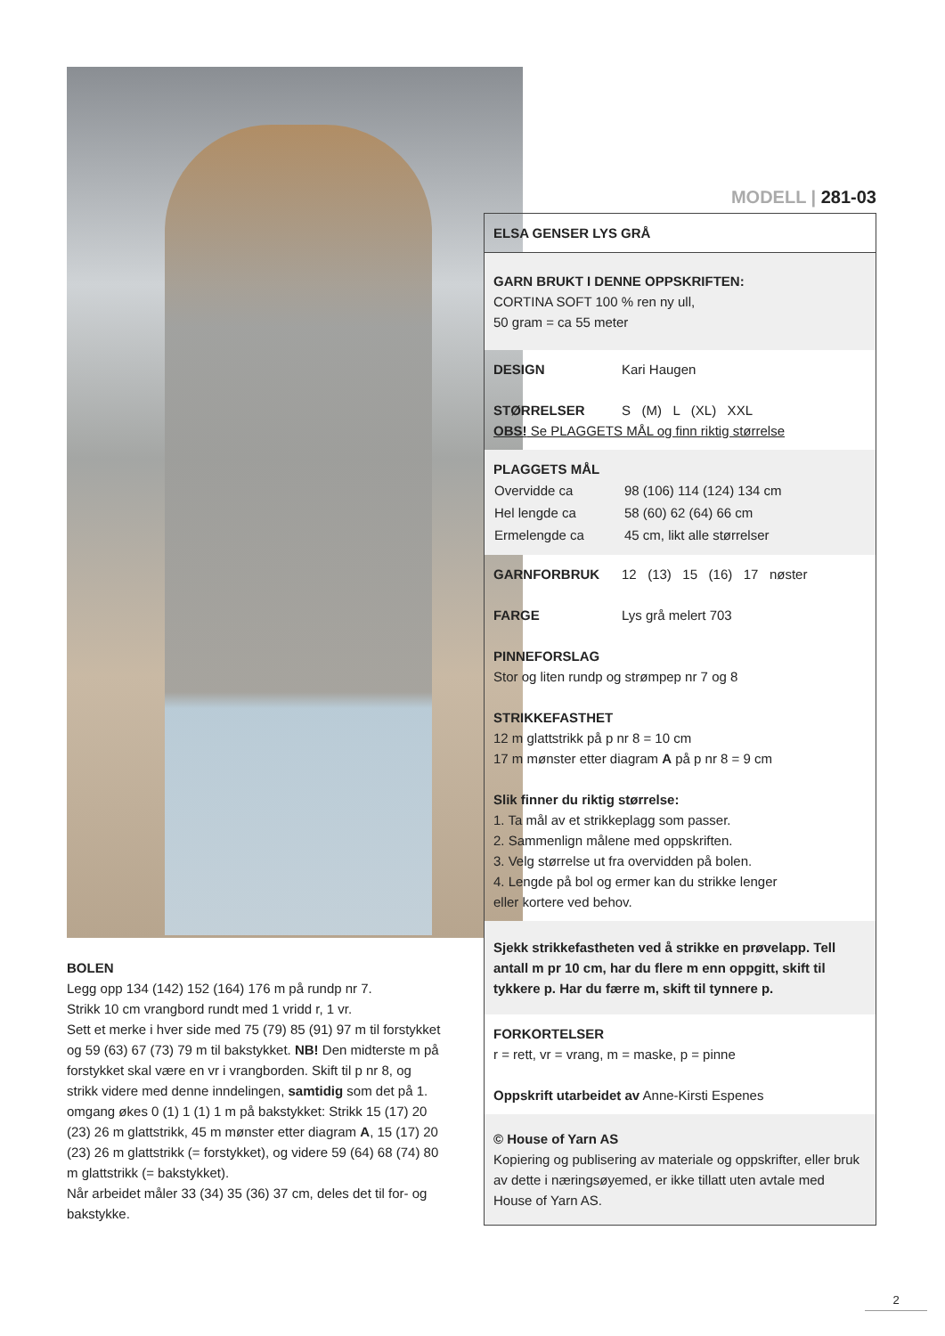MODELL | 281-03
ELSA GENSER LYS GRÅ
GARN BRUKT I DENNE OPPSKRIFTEN:
CORTINA SOFT 100 % ren ny ull,
50 gram = ca 55 meter
DESIGN Kari Haugen
STØRRELSER S (M) L (XL) XXL
OBS! Se PLAGGETS MÅL og finn riktig størrelse
PLAGGETS MÅL
| Overvidde ca | 98 (106) 114 (124) 134 cm |
| Hel lengde ca | 58 (60) 62 (64) 66 cm |
| Ermelengde ca | 45 cm, likt alle størrelser |
GARNFORBRUK 12 (13) 15 (16) 17 nøster
FARGE Lys grå melert 703
PINNEFORSLAG
Stor og liten rundp og strømpep nr 7 og 8
STRIKKEFASTHET
12 m glattstrikk på p nr 8 = 10 cm
17 m mønster etter diagram A på p nr 8 = 9 cm
Slik finner du riktig størrelse:
1. Ta mål av et strikkeplagg som passer.
2. Sammenlign målene med oppskriften.
3. Velg størrelse ut fra overvidden på bolen.
4. Lengde på bol og ermer kan du strikke lenger
eller kortere ved behov.
Sjekk strikkefastheten ved å strikke en prøvelapp. Tell antall m pr 10 cm, har du flere m enn oppgitt, skift til tykkere p. Har du færre m, skift til tynnere p.
FORKORTELSER
r = rett, vr = vrang, m = maske, p = pinne
Oppskrift utarbeidet av Anne-Kirsti Espenes
© House of Yarn AS
Kopiering og publisering av materiale og oppskrifter, eller bruk av dette i næringsøyemed, er ikke tillatt uten avtale med House of Yarn AS.
BOLEN
Legg opp 134 (142) 152 (164) 176 m på rundp nr 7.
Strikk 10 cm vrangbord rundt med 1 vridd r, 1 vr.
Sett et merke i hver side med 75 (79) 85 (91) 97 m til forstykket og 59 (63) 67 (73) 79 m til bakstykket. NB! Den midterste m på forstykket skal være en vr i vrangborden. Skift til p nr 8, og strikk videre med denne inndelingen, samtidig som det på 1. omgang økes 0 (1) 1 (1) 1 m på bakstykket: Strikk 15 (17) 20 (23) 26 m glattstrikk, 45 m mønster etter diagram A, 15 (17) 20 (23) 26 m glattstrikk (= forstykket), og videre 59 (64) 68 (74) 80 m glattstrikk (= bakstykket).
Når arbeidet måler 33 (34) 35 (36) 37 cm, deles det til for- og bakstykke.
2